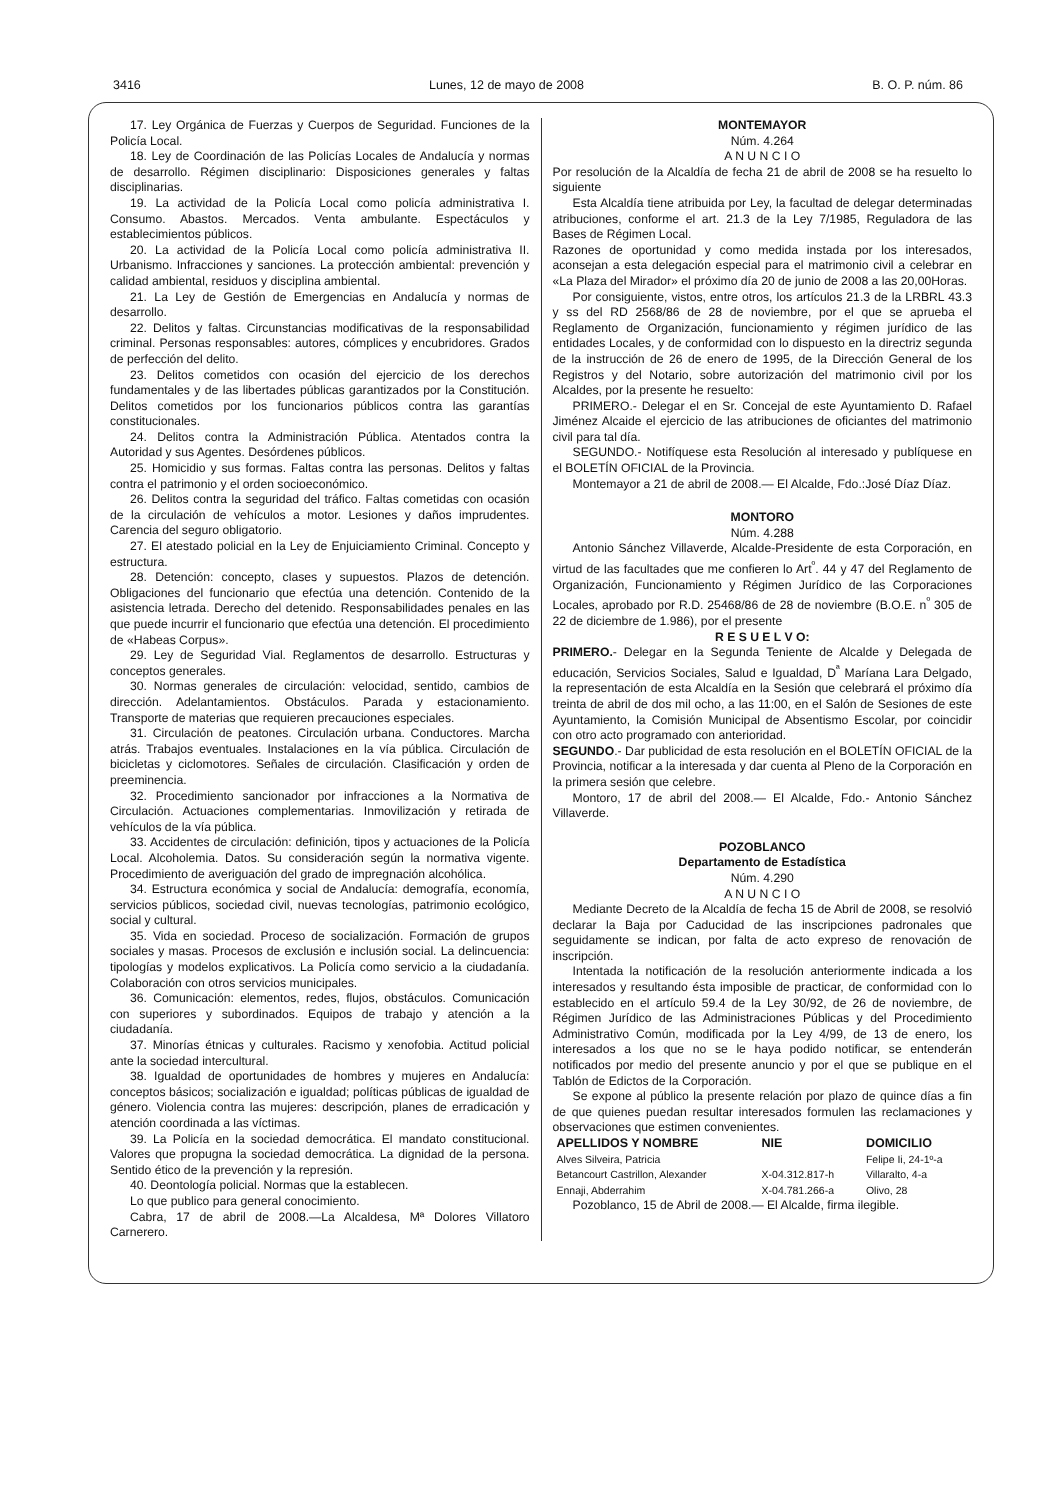3416 Lunes, 12 de mayo de 2008 B. O. P. núm. 86
17. Ley Orgánica de Fuerzas y Cuerpos de Seguridad. Funciones de la Policía Local.
18. Ley de Coordinación de las Policías Locales de Andalucía y normas de desarrollo. Régimen disciplinario: Disposiciones generales y faltas disciplinarias.
19. La actividad de la Policía Local como policía administrativa I. Consumo. Abastos. Mercados. Venta ambulante. Espectáculos y establecimientos públicos.
20. La actividad de la Policía Local como policía administrativa II. Urbanismo. Infracciones y sanciones. La protección ambiental: prevención y calidad ambiental, residuos y disciplina ambiental.
21. La Ley de Gestión de Emergencias en Andalucía y normas de desarrollo.
22. Delitos y faltas. Circunstancias modificativas de la responsabilidad criminal. Personas responsables: autores, cómplices y encubridores. Grados de perfección del delito.
23. Delitos cometidos con ocasión del ejercicio de los derechos fundamentales y de las libertades públicas garantizados por la Constitución. Delitos cometidos por los funcionarios públicos contra las garantías constitucionales.
24. Delitos contra la Administración Pública. Atentados contra la Autoridad y sus Agentes. Desórdenes públicos.
25. Homicidio y sus formas. Faltas contra las personas. Delitos y faltas contra el patrimonio y el orden socioeconómico.
26. Delitos contra la seguridad del tráfico. Faltas cometidas con ocasión de la circulación de vehículos a motor. Lesiones y daños imprudentes. Carencia del seguro obligatorio.
27. El atestado policial en la Ley de Enjuiciamiento Criminal. Concepto y estructura.
28. Detención: concepto, clases y supuestos. Plazos de detención. Obligaciones del funcionario que efectúa una detención. Contenido de la asistencia letrada. Derecho del detenido. Responsabilidades penales en las que puede incurrir el funcionario que efectúa una detención. El procedimiento de «Habeas Corpus».
29. Ley de Seguridad Vial. Reglamentos de desarrollo. Estructuras y conceptos generales.
30. Normas generales de circulación: velocidad, sentido, cambios de dirección. Adelantamientos. Obstáculos. Parada y estacionamiento. Transporte de materias que requieren precauciones especiales.
31. Circulación de peatones. Circulación urbana. Conductores. Marcha atrás. Trabajos eventuales. Instalaciones en la vía pública. Circulación de bicicletas y ciclomotores. Señales de circulación. Clasificación y orden de preeminencia.
32. Procedimiento sancionador por infracciones a la Normativa de Circulación. Actuaciones complementarias. Inmovilización y retirada de vehículos de la vía pública.
33. Accidentes de circulación: definición, tipos y actuaciones de la Policía Local. Alcoholemia. Datos. Su consideración según la normativa vigente. Procedimiento de averiguación del grado de impregnación alcohólica.
34. Estructura económica y social de Andalucía: demografía, economía, servicios públicos, sociedad civil, nuevas tecnologías, patrimonio ecológico, social y cultural.
35. Vida en sociedad. Proceso de socialización. Formación de grupos sociales y masas. Procesos de exclusión e inclusión social. La delincuencia: tipologías y modelos explicativos. La Policía como servicio a la ciudadanía. Colaboración con otros servicios municipales.
36. Comunicación: elementos, redes, flujos, obstáculos. Comunicación con superiores y subordinados. Equipos de trabajo y atención a la ciudadanía.
37. Minorías étnicas y culturales. Racismo y xenofobia. Actitud policial ante la sociedad intercultural.
38. Igualdad de oportunidades de hombres y mujeres en Andalucía: conceptos básicos; socialización e igualdad; políticas públicas de igualdad de género. Violencia contra las mujeres: descripción, planes de erradicación y atención coordinada a las víctimas.
39. La Policía en la sociedad democrática. El mandato constitucional. Valores que propugna la sociedad democrática. La dignidad de la persona. Sentido ético de la prevención y la represión.
40. Deontología policial. Normas que la establecen.
Lo que publico para general conocimiento.
Cabra, 17 de abril de 2008.—La Alcaldesa, Mª Dolores Villatoro Carnerero.
MONTEMAYOR
Núm. 4.264
A N U N C I O
Por resolución de la Alcaldía de fecha 21 de abril de 2008 se ha resuelto lo siguiente
Esta Alcaldía tiene atribuida por Ley, la facultad de delegar determinadas atribuciones, conforme el art. 21.3 de la Ley 7/1985, Reguladora de las Bases de Régimen Local.
Razones de oportunidad y como medida instada por los interesados, aconsejan a esta delegación especial para el matrimonio civil a celebrar en «La Plaza del Mirador» el próximo día 20 de junio de 2008 a las 20,00Horas.
Por consiguiente, vistos, entre otros, los artículos 21.3 de la LRBRL 43.3 y ss del RD 2568/86 de 28 de noviembre, por el que se aprueba el Reglamento de Organización, funcionamiento y régimen jurídico de las entidades Locales, y de conformidad con lo dispuesto en la directriz segunda de la instrucción de 26 de enero de 1995, de la Dirección General de los Registros y del Notario, sobre autorización del matrimonio civil por los Alcaldes, por la presente he resuelto:
PRIMERO.- Delegar el en Sr. Concejal de este Ayuntamiento D. Rafael Jiménez Alcaide el ejercicio de las atribuciones de oficiantes del matrimonio civil para tal día.
SEGUNDO.- Notifíquese esta Resolución al interesado y publíquese en el BOLETÍN OFICIAL de la Provincia.
Montemayor a 21 de abril de 2008.— El Alcalde, Fdo.:José Díaz Díaz.
MONTORO
Núm. 4.288
Antonio Sánchez Villaverde, Alcalde-Presidente de esta Corporación, en virtud de las facultades que me confieren lo Art<sup>º</sup>. 44 y 47 del Reglamento de Organización, Funcionamiento y Régimen Jurídico de las Corporaciones Locales, aprobado por R.D. 25468/86 de 28 de noviembre (B.O.E. n<sup>º</sup> 305 de 22 de diciembre de 1.986), por el presente
R E S U E L V O:
PRIMERO.- Delegar en la Segunda Teniente de Alcalde y Delegada de educación, Servicios Sociales, Salud e Igualdad, D<sup>ª</sup> Maríana Lara Delgado, la representación de esta Alcaldía en la Sesión que celebrará el próximo día treinta de abril de dos mil ocho, a las 11:00, en el Salón de Sesiones de este Ayuntamiento, la Comisión Municipal de Absentismo Escolar, por coincidir con otro acto programado con anterioridad.
SEGUNDO.- Dar publicidad de esta resolución en el BOLETÍN OFICIAL de la Provincia, notificar a la interesada y dar cuenta al Pleno de la Corporación en la primera sesión que celebre.
Montoro, 17 de abril del 2008.— El Alcalde, Fdo.- Antonio Sánchez Villaverde.
POZOBLANCO
Departamento de Estadística
Núm. 4.290
A N U N C I O
Mediante Decreto de la Alcaldía de fecha 15 de Abril de 2008, se resolvió declarar la Baja por Caducidad de las inscripciones padronales que seguidamente se indican, por falta de acto expreso de renovación de inscripción.
Intentada la notificación de la resolución anteriormente indicada a los interesados y resultando ésta imposible de practicar, de conformidad con lo establecido en el artículo 59.4 de la Ley 30/92, de 26 de noviembre, de Régimen Jurídico de las Administraciones Públicas y del Procedimiento Administrativo Común, modificada por la Ley 4/99, de 13 de enero, los interesados a los que no se le haya podido notificar, se entenderán notificados por medio del presente anuncio y por el que se publique en el Tablón de Edictos de la Corporación.
Se expone al público la presente relación por plazo de quince días a fin de que quienes puedan resultar interesados formulen las reclamaciones y observaciones que estimen convenientes.
| APELLIDOS Y NOMBRE | NIE | DOMICILIO |
| --- | --- | --- |
| Alves Silveira, Patricia | | Felipe Ii, 24-1º-a |
| Betancourt Castrillon, Alexander | X-04.312.817-h | Villaralto, 4-a |
| Ennaji, Abderrahim | X-04.781.266-a | Olivo, 28 |
Pozoblanco, 15 de Abril de 2008.— El Alcalde, firma ilegible.